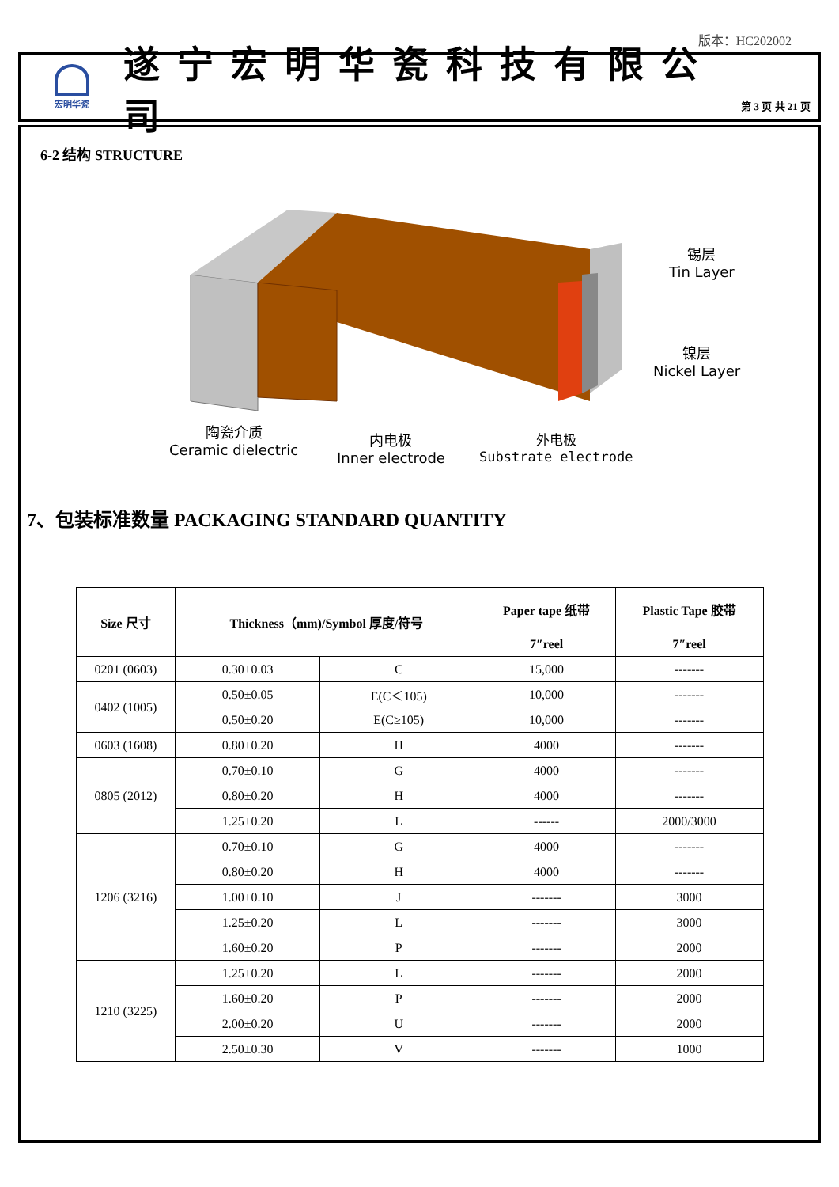版本：HC202002
宏明华瓷
遂宁宏明华瓷科技有限公司
第 3 页 共 21 页
6-2 结构 STRUCTURE
锡层
Tin Layer
镍层
Nickel Layer
陶瓷介质
Ceramic dielectric
内电极
Inner electrode
外电极
Substrate electrode
7、包装标准数量 PACKAGING STANDARD QUANTITY
| Size 尺寸 | Thickness（mm)/Symbol 厚度/符号 | | Paper tape 纸带 | Plastic Tape 胶带 |
| --- | --- | --- | --- | --- |
| | | | 7″reel | 7″reel |
| 0201 (0603) | 0.30±0.03 | C | 15,000 | ------- |
| 0402 (1005) | 0.50±0.05 | E(C＜105) | 10,000 | ------- |
| | 0.50±0.20 | E(C≥105) | 10,000 | ------- |
| 0603 (1608) | 0.80±0.20 | H | 4000 | ------- |
| 0805 (2012) | 0.70±0.10 | G | 4000 | ------- |
| | 0.80±0.20 | H | 4000 | ------- |
| | 1.25±0.20 | L | ------ | 2000/3000 |
| 1206 (3216) | 0.70±0.10 | G | 4000 | ------- |
| | 0.80±0.20 | H | 4000 | ------- |
| | 1.00±0.10 | J | ------- | 3000 |
| | 1.25±0.20 | L | ------- | 3000 |
| | 1.60±0.20 | P | ------- | 2000 |
| 1210 (3225) | 1.25±0.20 | L | ------- | 2000 |
| | 1.60±0.20 | P | ------- | 2000 |
| | 2.00±0.20 | U | ------- | 2000 |
| | 2.50±0.30 | V | ------- | 1000 |